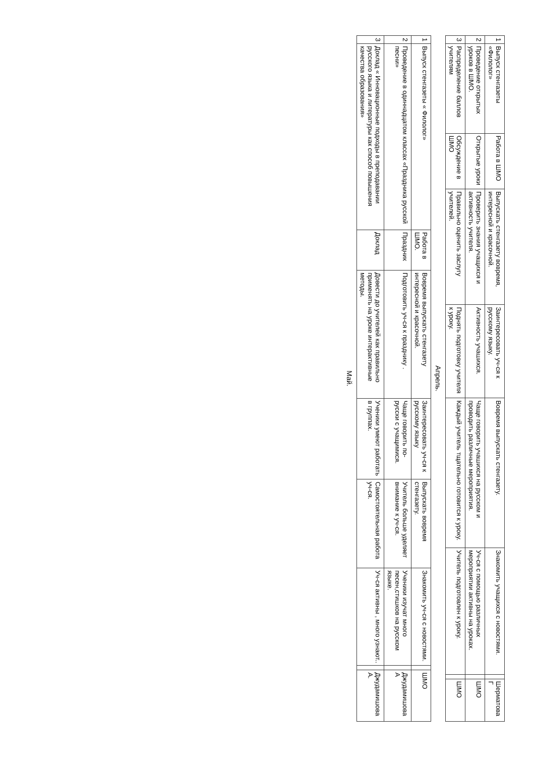| 1 | Выпуск стенгазеты «Филолог» | Работа в ШМО | Выпускать стенгазету вовремя, интересной и красочной. | Заинтересовать уч-ся к русскому языку. | Вовремя выпускать стенгазету. | Знакомить учащихся с новостями. | | Шерматова Г |
| 2 | Проведение открытых уроков в ШМО. | Открытые уроки | Проверить знания учащихся и активность учителя. | Активность учашихся. | Чаще говорить учашихся на русском и проводить различные мероприятия. | Уч-ся с помощью различных мероприятии активны на уроках. | | ШМО |
| 3 | Распределение баллов учителям | Обсуждение в ШМО | Правильно оценить заслугу учителей. | Поднять подготовку учителя к уроку. | Каждый учитель тщательно готовится к уроку. | Учитель подготовлен к уроку. | | ШМО |
Апрель.
| 1 | Выпуск стенгазеты « Филолог» | Работа в ШМО. | Вовремя выпускать стенгазету интересной и красочной. | Заинтересовать уч-ся к русскому языку | Выпускать вовремя стенгазету. | Знакомить уч-ся с новостями. | | ШМО |
| 2 | Проведение в одиннадцатом классах «Праздника русской песни» | Праздник | Подготовить уч-ся к празднику . | Чаще говорить по-русски с учащимися. | Учитель больше уделяет внимание к уч-ся. | Ученики изучат много песен,стишков на русском языке. | | Джудамишова А |
| 3 | Доклад « Инновационные подходы в преподавании русского языка и литературы как способ повышения качества образования» | Доклад | Довести до учителей как правильно применять на уроке интерактивные методы. | Ученики умеют работать в группах. | Самостоятельная работа уч-ся. | Уч-ся активны , много узнают.. | | Джудамишова А. |
Май.